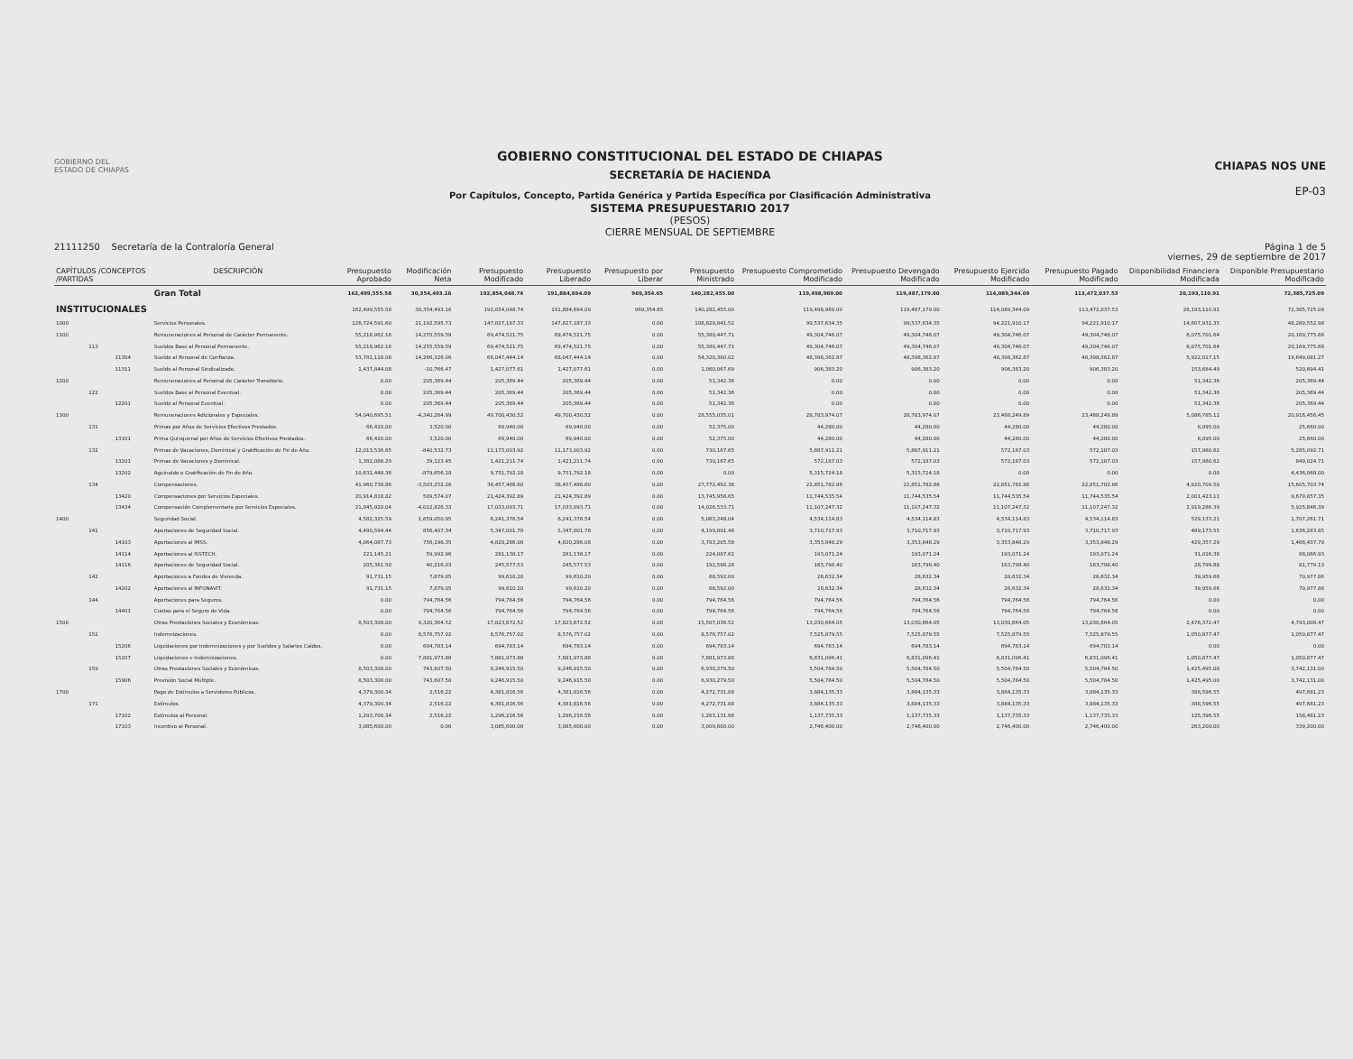GOBIERNO DEL
ESTADO DE CHIAPAS
GOBIERNO CONSTITUCIONAL DEL ESTADO DE CHIAPAS
SECRETARÍA DE HACIENDA
Por Capítulos, Concepto, Partida Genérica y Partida Específica por Clasificación Administrativa
SISTEMA PRESUPUESTARIO 2017
(PESOS)
CIERRE MENSUAL DE SEPTIEMBRE
CHIAPAS NOS UNE
EP-03
21111250 Secretaría de la Contraloría General Página 1 de 5
viernes, 29 de septiembre de 2017
| CAPÍTULOS /CONCEPTOS /PARTIDAS | | | DESCRIPCIÓN | Presupuesto Aprobado | Modificación Neta | Presupuesto Modificado | Presupuesto Liberado | Presupuesto por Liberar | Presupuesto Ministrado | Presupuesto Comprometido Modificado | Presupuesto Devengado Modificado | Presupuesto Ejercido Modificado | Presupuesto Pagado Modificado | Disponibilidad Financiera Modificada | Disponible Presupuestario Modificado |
| --- | --- | --- | --- | --- | --- | --- | --- | --- | --- | --- | --- | --- | --- | --- | --- |
| | | | Gran Total | 162,499,555.58 | 30,354,493.16 | 192,854,048.74 | 191,884,694.09 | 969,354.65 | 140,282,455.00 | 119,498,969.00 | 119,487,179.00 | 114,089,344.09 | 113,472,037.53 | 26,193,110.91 | 72,385,725.09 |
| INSTITUCIONALES | | | | 162,499,555.58 | 30,354,493.16 | 192,854,048.74 | 191,884,694.09 | 969,354.65 | 140,282,455.00 | 119,498,969.00 | 119,487,179.00 | 114,089,344.09 | 113,472,037.53 | 26,193,110.91 | 72,385,725.09 |
| 1000 | | | Servicios Personales. | 126,724,591.60 | 21,102,595.73 | 147,827,187.33 | 147,827,187.33 | 0.00 | 108,829,841.52 | 99,537,634.35 | 99,537,634.35 | 94,221,910.17 | 94,221,910.17 | 14,607,931.35 | 48,289,552.98 |
| 1100 | | | Remuneraciones al Personal de Carácter Permanente. | 55,218,962.16 | 14,255,559.59 | 69,474,521.75 | 69,474,521.75 | 0.00 | 55,380,447.71 | 49,304,746.07 | 49,304,746.07 | 49,304,746.07 | 49,304,746.07 | 6,075,701.64 | 20,169,775.68 |
| | 113 | | Sueldos Base al Personal Permanente. | 55,218,962.16 | 14,255,559.59 | 69,474,521.75 | 69,474,521.75 | 0.00 | 55,380,447.71 | 49,304,746.07 | 49,304,746.07 | 49,304,746.07 | 49,304,746.07 | 6,075,701.64 | 20,169,775.68 |
| | | 11304 | Sueldo al Personal de Confianza. | 53,781,118.08 | 14,266,326.06 | 68,047,444.14 | 68,047,444.14 | 0.00 | 54,320,380.02 | 48,398,362.87 | 48,398,362.87 | 48,398,362.87 | 48,398,362.87 | 5,922,017.15 | 19,649,081.27 |
| | | 11311 | Sueldo al Personal Sindicalizado. | 1,437,844.08 | -10,766.47 | 1,427,077.61 | 1,427,077.61 | 0.00 | 1,060,067.69 | 906,383.20 | 906,383.20 | 906,383.20 | 906,383.20 | 153,684.49 | 520,694.41 |
| 1200 | | | Remuneraciones al Personal de Carácter Transitorio. | 0.00 | 205,369.44 | 205,369.44 | 205,369.44 | 0.00 | 51,342.36 | 0.00 | 0.00 | 0.00 | 0.00 | 51,342.36 | 205,369.44 |
| | 122 | | Sueldos Base al Personal Eventual. | 0.00 | 205,369.44 | 205,369.44 | 205,369.44 | 0.00 | 51,342.36 | 0.00 | 0.00 | 0.00 | 0.00 | 51,342.36 | 205,369.44 |
| | | 12201 | Sueldo al Personal Eventual. | 0.00 | 205,369.44 | 205,369.44 | 205,369.44 | 0.00 | 51,342.36 | 0.00 | 0.00 | 0.00 | 0.00 | 51,342.36 | 205,369.44 |
| 1300 | | | Remuneraciones Adicionales y Especiales. | 54,040,695.51 | -4,340,264.99 | 49,700,430.52 | 49,700,430.52 | 0.00 | 28,555,035.01 | 28,783,974.07 | 28,783,974.07 | 23,468,249.89 | 23,468,249.89 | 5,086,785.12 | 20,916,456.45 |
| | 131 | | Primas por Años de Servicios Efectivos Prestados. | 66,420.00 | 3,520.00 | 69,940.00 | 69,940.00 | 0.00 | 52,375.00 | 44,280.00 | 44,280.00 | 44,280.00 | 44,280.00 | 8,095.00 | 25,660.00 |
| | | 13101 | Prima Quinquenal por Años de Servicios Efectivos Prestados. | 66,420.00 | 3,520.00 | 69,940.00 | 69,940.00 | 0.00 | 52,375.00 | 44,280.00 | 44,280.00 | 44,280.00 | 44,280.00 | 8,095.00 | 25,660.00 |
| | 132 | | Primas de Vacaciones, Dominical y Gratificación de Fin de Año. | 12,013,536.65 | -840,532.73 | 11,173,003.92 | 11,173,003.92 | 0.00 | 730,167.65 | 5,887,911.21 | 5,887,911.21 | 572,187.03 | 572,187.03 | 157,980.62 | 5,285,092.71 |
| | | 13201 | Primas de Vacaciones y Dominical. | 1,382,088.29 | 39,123.45 | 1,421,211.74 | 1,421,211.74 | 0.00 | 730,167.65 | 572,187.03 | 572,187.03 | 572,187.03 | 572,187.03 | 157,980.62 | 849,024.71 |
| | | 13202 | Aguinaldo o Gratificación de Fin de Año. | 10,631,448.36 | -879,656.18 | 9,751,792.18 | 9,751,792.18 | 0.00 | 0.00 | 5,315,724.18 | 5,315,724.18 | 0.00 | 0.00 | 0.00 | 4,436,068.00 |
| | 134 | | Compensaciones. | 41,960,738.86 | -3,503,252.26 | 38,457,486.60 | 38,457,486.60 | 0.00 | 27,772,492.36 | 22,851,782.86 | 22,851,782.86 | 22,851,782.86 | 22,851,782.86 | 4,920,709.50 | 15,605,703.74 |
| | | 13420 | Compensaciones por Servicios Especiales. | 20,914,818.82 | 509,574.07 | 21,424,392.89 | 21,424,392.89 | 0.00 | 13,745,958.65 | 11,744,535.54 | 11,744,535.54 | 11,744,535.54 | 11,744,535.54 | 2,001,423.11 | 9,679,857.35 |
| | | 13434 | Compensación Complementaria por Servicios Especiales. | 21,045,920.04 | -4,012,826.33 | 17,033,093.71 | 17,033,093.71 | 0.00 | 14,026,533.71 | 11,107,247.32 | 11,107,247.32 | 11,107,247.32 | 11,107,247.32 | 2,919,286.39 | 5,925,846.39 |
| 1400 | | | Seguridad Social. | 4,582,325.59 | 1,659,050.95 | 6,241,376.54 | 6,241,376.54 | 0.00 | 5,063,248.04 | 4,534,114.83 | 4,534,114.83 | 4,534,114.83 | 4,534,114.83 | 529,133.21 | 1,707,261.71 |
| | 141 | | Aportaciones de Seguridad Social. | 4,490,594.44 | 856,407.34 | 5,347,001.78 | 5,347,001.78 | 0.00 | 4,199,891.48 | 3,710,717.93 | 3,710,717.93 | 3,710,717.93 | 3,710,717.93 | 489,173.55 | 1,636,283.85 |
| | | 14103 | Aportaciones al IMSS. | 4,064,087.73 | 756,198.35 | 4,820,286.08 | 4,820,286.08 | 0.00 | 3,783,205.58 | 3,353,848.29 | 3,353,848.29 | 3,353,848.29 | 3,353,848.29 | 429,357.29 | 1,466,437.79 |
| | | 14114 | Aportaciones al ISSTECH. | 221,145.21 | 59,992.96 | 281,138.17 | 281,138.17 | 0.00 | 224,087.62 | 193,071.24 | 193,071.24 | 193,071.24 | 193,071.24 | 31,016.38 | 88,066.93 |
| | | 14116 | Aportaciones de Seguridad Social. | 205,361.50 | 40,216.03 | 245,577.53 | 245,577.53 | 0.00 | 192,598.28 | 163,798.40 | 163,798.40 | 163,798.40 | 163,798.40 | 28,799.88 | 81,779.13 |
| | 142 | | Aportaciones a Fondos de Vivienda. | 91,731.15 | 7,879.05 | 99,610.20 | 99,610.20 | 0.00 | 68,592.00 | 28,632.34 | 28,632.34 | 28,632.34 | 28,632.34 | 39,959.66 | 70,977.86 |
| | | 14202 | Aportaciones al INFONAVIT. | 91,731.15 | 7,879.05 | 99,610.20 | 99,610.20 | 0.00 | 68,592.00 | 28,632.34 | 28,632.34 | 28,632.34 | 28,632.34 | 39,959.66 | 70,977.86 |
| | 144 | | Aportaciones para Seguros. | 0.00 | 794,764.56 | 794,764.56 | 794,764.56 | 0.00 | 794,764.56 | 794,764.56 | 794,764.56 | 794,764.56 | 794,764.56 | 0.00 | 0.00 |
| | | 14401 | Cuotas para el Seguro de Vida. | 0.00 | 794,764.56 | 794,764.56 | 794,764.56 | 0.00 | 794,764.56 | 794,764.56 | 794,764.56 | 794,764.56 | 794,764.56 | 0.00 | 0.00 |
| 1500 | | | Otras Prestaciones Sociales y Económicas. | 8,503,308.00 | 9,320,364.52 | 17,823,672.52 | 17,823,672.52 | 0.00 | 15,507,036.52 | 13,030,664.05 | 13,030,664.05 | 13,030,664.05 | 13,030,664.05 | 2,476,372.47 | 4,793,008.47 |
| | 152 | | Indemnizaciones. | 0.00 | 8,576,757.02 | 8,576,757.02 | 8,576,757.02 | 0.00 | 8,576,757.02 | 7,525,879.55 | 7,525,879.55 | 7,525,879.55 | 7,525,879.55 | 1,050,877.47 | 1,050,877.47 |
| | | 15206 | Liquidaciones por Indemnizaciones y por Sueldos y Salarios Caídos. | 0.00 | 694,783.14 | 694,783.14 | 694,783.14 | 0.00 | 694,783.14 | 694,783.14 | 694,783.14 | 694,783.14 | 694,783.14 | 0.00 | 0.00 |
| | | 15207 | Liquidaciones e Indemnizaciones. | 0.00 | 7,881,973.88 | 7,881,973.88 | 7,881,973.88 | 0.00 | 7,881,973.88 | 6,831,096.41 | 6,831,096.41 | 6,831,096.41 | 6,831,096.41 | 1,050,877.47 | 1,050,877.47 |
| | 159 | | Otras Prestaciones Sociales y Económicas. | 8,503,308.00 | 743,607.50 | 9,246,915.50 | 9,246,915.50 | 0.00 | 6,930,279.50 | 5,504,784.50 | 5,504,784.50 | 5,504,784.50 | 5,504,784.50 | 1,425,495.00 | 3,742,131.00 |
| | | 15906 | Previsión Social Múltiple. | 8,503,308.00 | 743,607.50 | 9,246,915.50 | 9,246,915.50 | 0.00 | 6,930,279.50 | 5,504,784.50 | 5,504,784.50 | 5,504,784.50 | 5,504,784.50 | 1,425,495.00 | 3,742,131.00 |
| 1700 | | | Pago de Estímulos a Servidores Públicos. | 4,379,300.34 | 2,516.22 | 4,381,816.56 | 4,381,816.56 | 0.00 | 4,272,731.88 | 3,884,135.33 | 3,884,135.33 | 3,884,135.33 | 3,884,135.33 | 388,596.55 | 497,681.23 |
| | 171 | | Estímulos. | 4,379,300.34 | 2,516.22 | 4,381,816.56 | 4,381,816.56 | 0.00 | 4,272,731.88 | 3,884,135.33 | 3,884,135.33 | 3,884,135.33 | 3,884,135.33 | 388,596.55 | 497,681.23 |
| | | 17102 | Estímulos al Personal. | 1,293,700.34 | 2,516.22 | 1,296,216.56 | 1,296,216.56 | 0.00 | 1,263,131.88 | 1,137,735.33 | 1,137,735.33 | 1,137,735.33 | 1,137,735.33 | 125,396.55 | 158,481.23 |
| | | 17103 | Incentivo al Personal. | 3,085,600.00 | 0.00 | 3,085,600.00 | 3,085,600.00 | 0.00 | 3,009,600.00 | 2,746,400.00 | 2,746,400.00 | 2,746,400.00 | 2,746,400.00 | 263,200.00 | 339,200.00 |